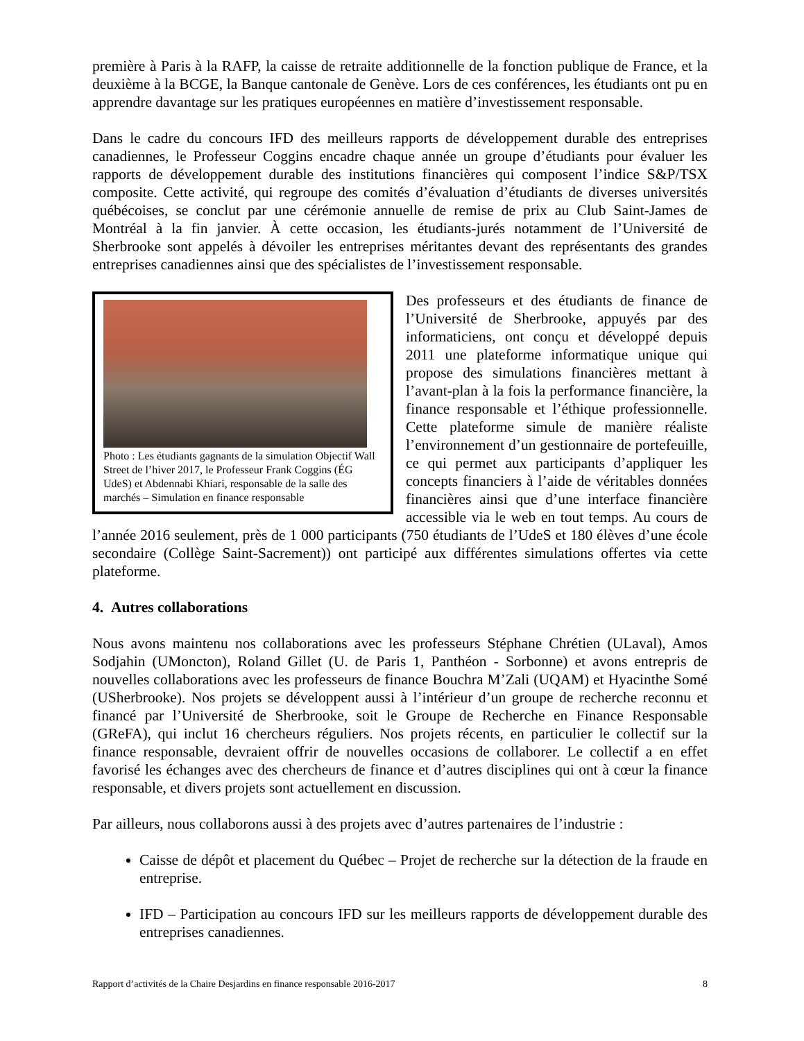première à Paris à la RAFP, la caisse de retraite additionnelle de la fonction publique de France, et la deuxième à la BCGE, la Banque cantonale de Genève. Lors de ces conférences, les étudiants ont pu en apprendre davantage sur les pratiques européennes en matière d’investissement responsable.
Dans le cadre du concours IFD des meilleurs rapports de développement durable des entreprises canadiennes, le Professeur Coggins encadre chaque année un groupe d’étudiants pour évaluer les rapports de développement durable des institutions financières qui composent l’indice S&P/TSX composite. Cette activité, qui regroupe des comités d’évaluation d’étudiants de diverses universités québécoises, se conclut par une cérémonie annuelle de remise de prix au Club Saint-James de Montréal à la fin janvier. À cette occasion, les étudiants-jurés notamment de l’Université de Sherbrooke sont appelés à dévoiler les entreprises méritantes devant des représentants des grandes entreprises canadiennes ainsi que des spécialistes de l’investissement responsable.
Photo : Les étudiants gagnants de la simulation Objectif Wall Street de l’hiver 2017, le Professeur Frank Coggins (ÉG UdeS) et Abdennabi Khiari, responsable de la salle des marchés – Simulation en finance responsable
Des professeurs et des étudiants de finance de l’Université de Sherbrooke, appuyés par des informaticiens, ont conçu et développé depuis 2011 une plateforme informatique unique qui propose des simulations financières mettant à l’avant-plan à la fois la performance financière, la finance responsable et l’éthique professionnelle. Cette plateforme simule de manière réaliste l’environnement d’un gestionnaire de portefeuille, ce qui permet aux participants d’appliquer les concepts financiers à l’aide de véritables données financières ainsi que d’une interface financière accessible via le web en tout temps. Au cours de l’année 2016 seulement, près de 1 000 participants (750 étudiants de l’UdeS et 180 élèves d’une école secondaire (Collège Saint-Sacrement)) ont participé aux différentes simulations offertes via cette plateforme.
4. Autres collaborations
Nous avons maintenu nos collaborations avec les professeurs Stéphane Chrétien (ULaval), Amos Sodjahin (UMoncton), Roland Gillet (U. de Paris 1, Panthéon - Sorbonne) et avons entrepris de nouvelles collaborations avec les professeurs de finance Bouchra M’Zali (UQAM) et Hyacinthe Somé (USherbrooke). Nos projets se développent aussi à l’intérieur d’un groupe de recherche reconnu et financé par l’Université de Sherbrooke, soit le Groupe de Recherche en Finance Responsable (GReFA), qui inclut 16 chercheurs réguliers. Nos projets récents, en particulier le collectif sur la finance responsable, devraient offrir de nouvelles occasions de collaborer. Le collectif a en effet favorisé les échanges avec des chercheurs de finance et d’autres disciplines qui ont à cœur la finance responsable, et divers projets sont actuellement en discussion.
Par ailleurs, nous collaborons aussi à des projets avec d’autres partenaires de l’industrie :
Caisse de dépôt et placement du Québec – Projet de recherche sur la détection de la fraude en entreprise.
IFD – Participation au concours IFD sur les meilleurs rapports de développement durable des entreprises canadiennes.
Rapport d’activités de la Chaire Desjardins en finance responsable 2016-2017 8